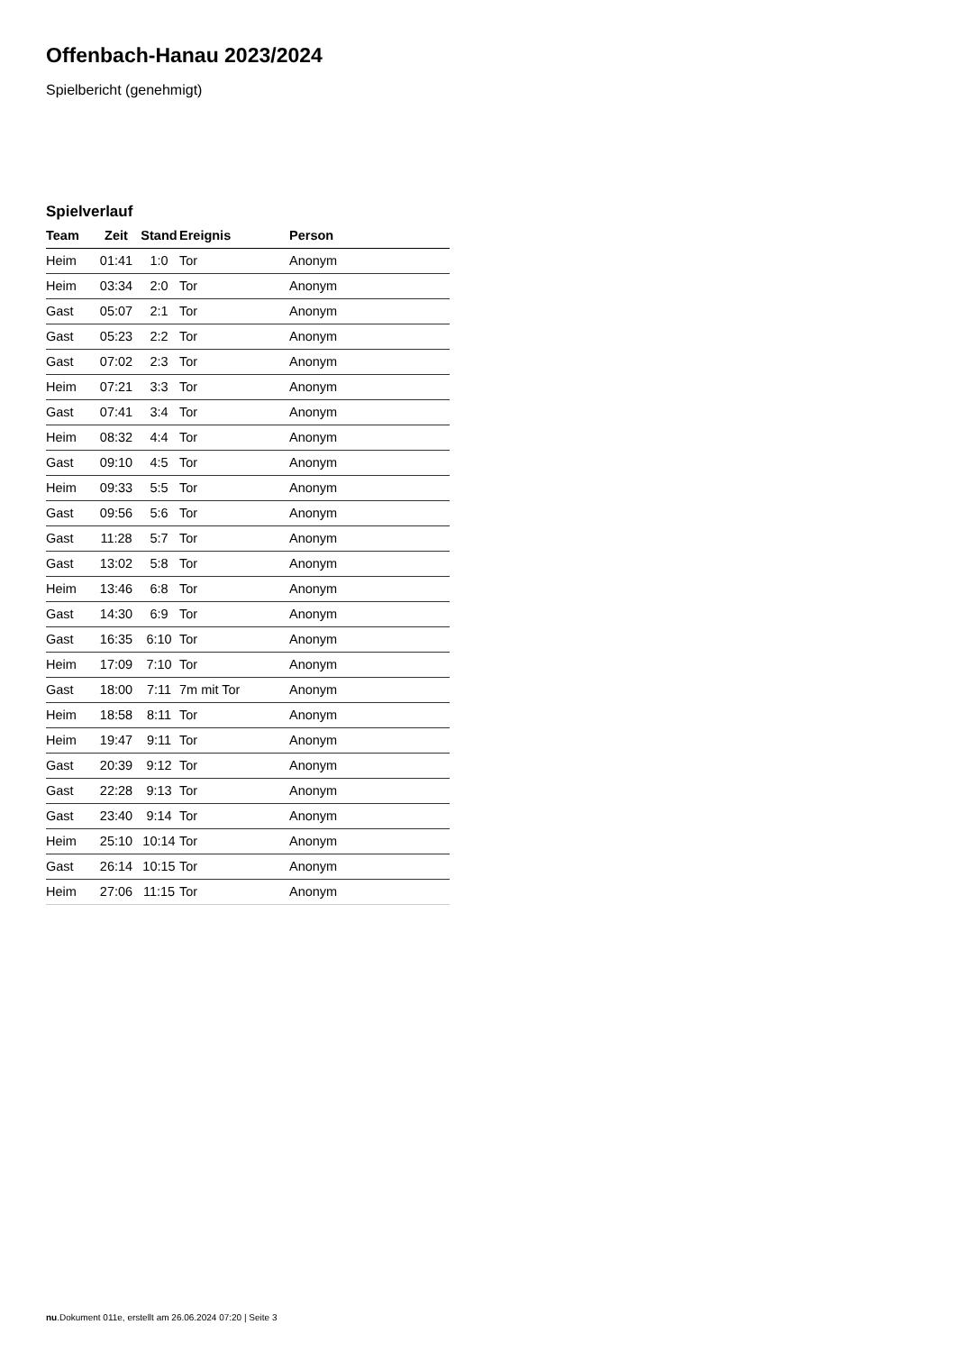Offenbach-Hanau 2023/2024
Spielbericht (genehmigt)
Spielverlauf
| Team | Zeit | Stand | Ereignis | Person |
| --- | --- | --- | --- | --- |
| Heim | 01:41 | 1:0 | Tor | Anonym |
| Heim | 03:34 | 2:0 | Tor | Anonym |
| Gast | 05:07 | 2:1 | Tor | Anonym |
| Gast | 05:23 | 2:2 | Tor | Anonym |
| Gast | 07:02 | 2:3 | Tor | Anonym |
| Heim | 07:21 | 3:3 | Tor | Anonym |
| Gast | 07:41 | 3:4 | Tor | Anonym |
| Heim | 08:32 | 4:4 | Tor | Anonym |
| Gast | 09:10 | 4:5 | Tor | Anonym |
| Heim | 09:33 | 5:5 | Tor | Anonym |
| Gast | 09:56 | 5:6 | Tor | Anonym |
| Gast | 11:28 | 5:7 | Tor | Anonym |
| Gast | 13:02 | 5:8 | Tor | Anonym |
| Heim | 13:46 | 6:8 | Tor | Anonym |
| Gast | 14:30 | 6:9 | Tor | Anonym |
| Gast | 16:35 | 6:10 | Tor | Anonym |
| Heim | 17:09 | 7:10 | Tor | Anonym |
| Gast | 18:00 | 7:11 | 7m mit Tor | Anonym |
| Heim | 18:58 | 8:11 | Tor | Anonym |
| Heim | 19:47 | 9:11 | Tor | Anonym |
| Gast | 20:39 | 9:12 | Tor | Anonym |
| Gast | 22:28 | 9:13 | Tor | Anonym |
| Gast | 23:40 | 9:14 | Tor | Anonym |
| Heim | 25:10 | 10:14 | Tor | Anonym |
| Gast | 26:14 | 10:15 | Tor | Anonym |
| Heim | 27:06 | 11:15 | Tor | Anonym |
nu.Dokument 011e, erstellt am 26.06.2024 07:20 | Seite 3